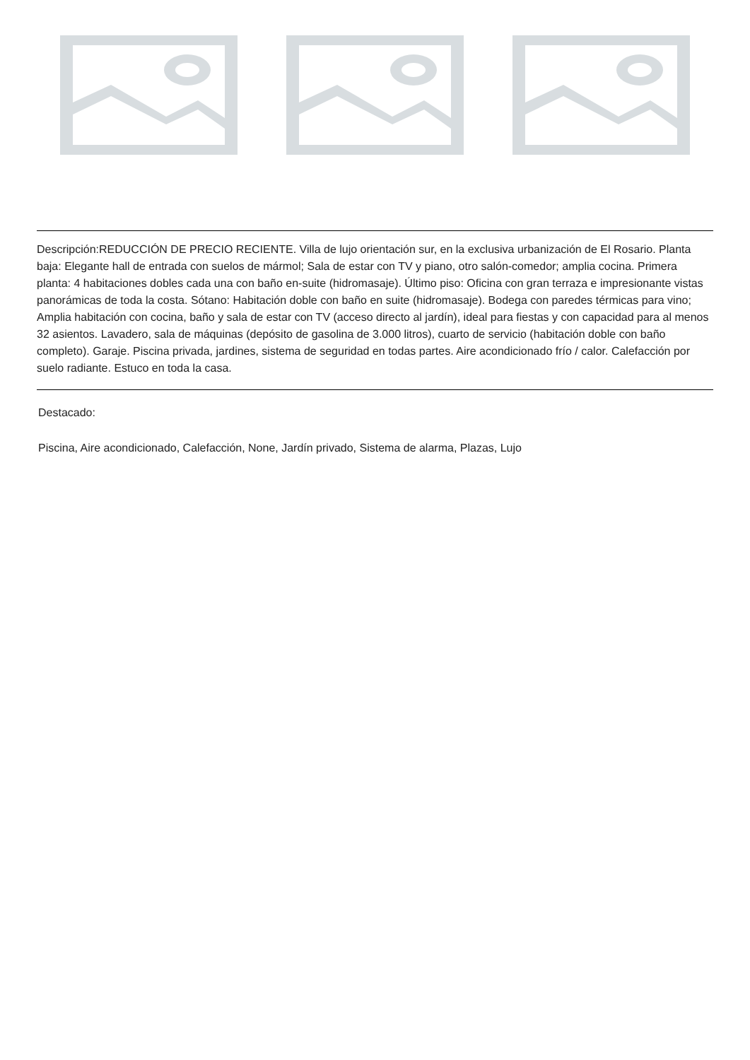Descripción:REDUCCIÓN DE PRECIO RECIENTE. Villa de lujo orientación sur, en la exclusiva urbanización de El Rosario. Planta baja: Elegante hall de entrada con suelos de mármol; Sala de estar con TV y piano, otro salón-comedor; amplia cocina. Primera planta: 4 habitaciones dobles cada una con baño en-suite (hidromasaje). Último piso: Oficina con gran terraza e impresionante vistas panorámicas de toda la costa. Sótano: Habitación doble con baño en suite (hidromasaje). Bodega con paredes térmicas para vino; Amplia habitación con cocina, baño y sala de estar con TV (acceso directo al jardín), ideal para fiestas y con capacidad para al menos 32 asientos. Lavadero, sala de máquinas (depósito de gasolina de 3.000 litros), cuarto de servicio (habitación doble con baño completo). Garaje. Piscina privada, jardines, sistema de seguridad en todas partes. Aire acondicionado frío / calor. Calefacción por suelo radiante. Estuco en toda la casa.
Destacado:
Piscina, Aire acondicionado, Calefacción, None, Jardín privado, Sistema de alarma, Plazas, Lujo